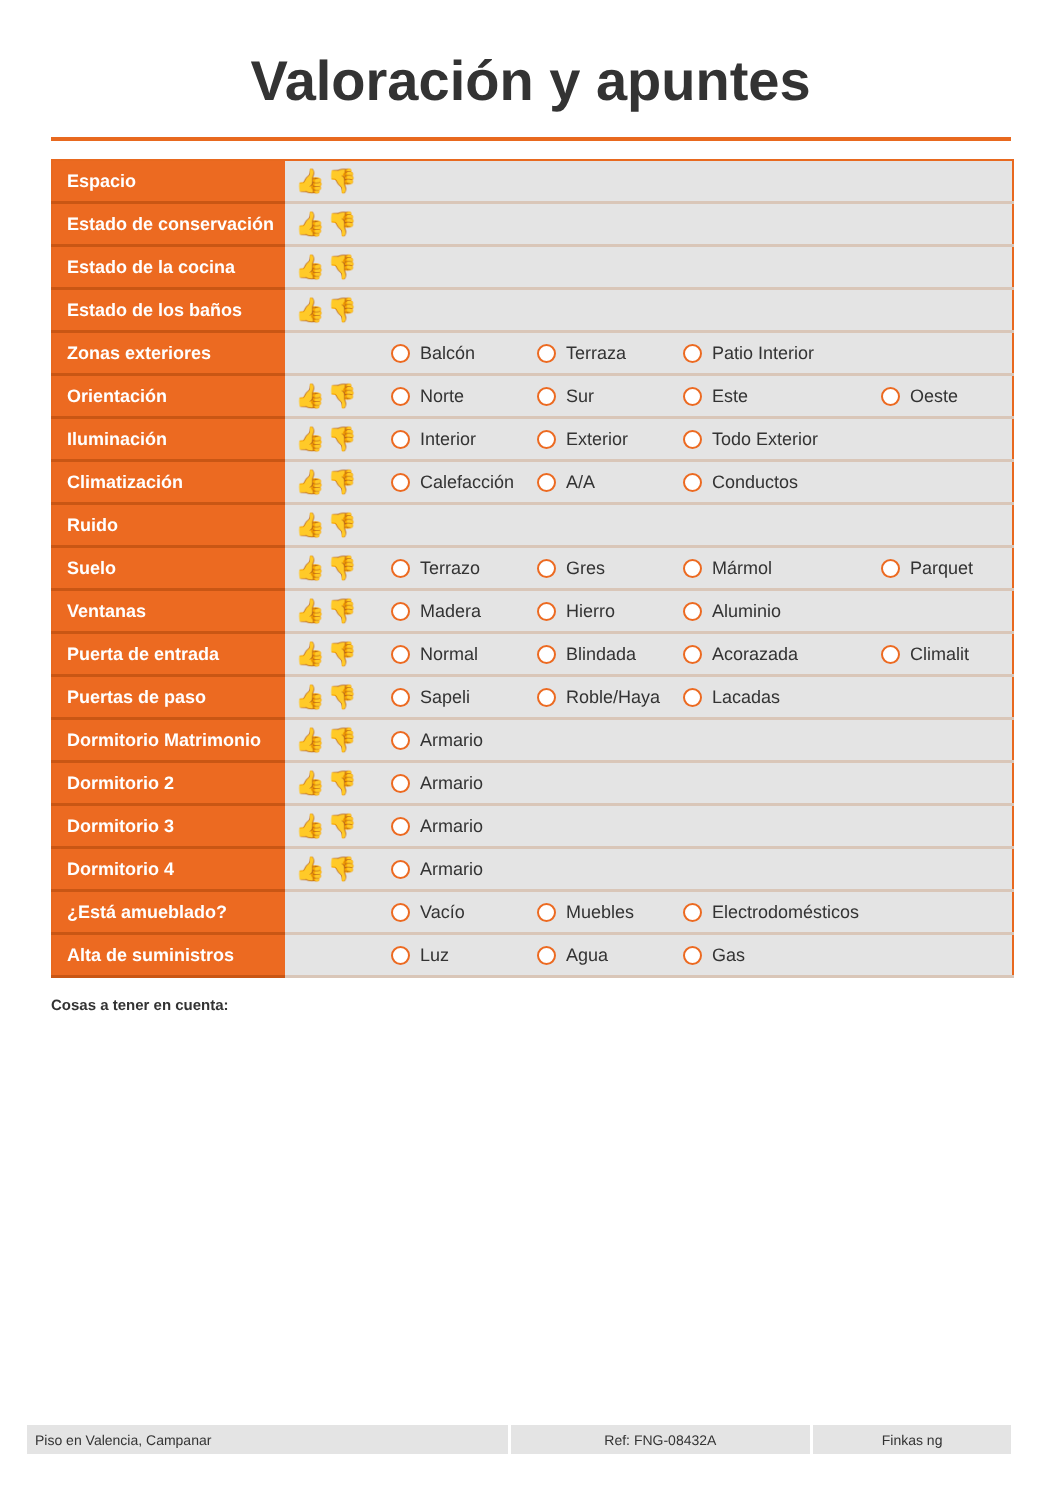Valoración y apuntes
| Espacio | 👍👎 | | | | |
| Estado de conservación | 👍👎 | | | | |
| Estado de la cocina | 👍👎 | | | | |
| Estado de los baños | 👍👎 | | | | |
| Zonas exteriores | | Balcón | Terraza | Patio Interior | |
| Orientación | 👍👎 | Norte | Sur | Este | Oeste |
| Iluminación | 👍👎 | Interior | Exterior | Todo Exterior | |
| Climatización | 👍👎 | Calefacción | A/A | Conductos | |
| Ruido | 👍👎 | | | | |
| Suelo | 👍👎 | Terrazo | Gres | Mármol | Parquet |
| Ventanas | 👍👎 | Madera | Hierro | Aluminio | |
| Puerta de entrada | 👍👎 | Normal | Blindada | Acorazada | Climalit |
| Puertas de paso | 👍👎 | Sapeli | Roble/Haya | Lacadas | |
| Dormitorio Matrimonio | 👍👎 | Armario | | | |
| Dormitorio 2 | 👍👎 | Armario | | | |
| Dormitorio 3 | 👍👎 | Armario | | | |
| Dormitorio 4 | 👍👎 | Armario | | | |
| ¿Está amueblado? | | Vacío | Muebles | Electrodomésticos | |
| Alta de suministros | | Luz | Agua | Gas | |
Cosas a tener en cuenta:
Piso en Valencia, Campanar Ref: FNG-08432A Finkas ng